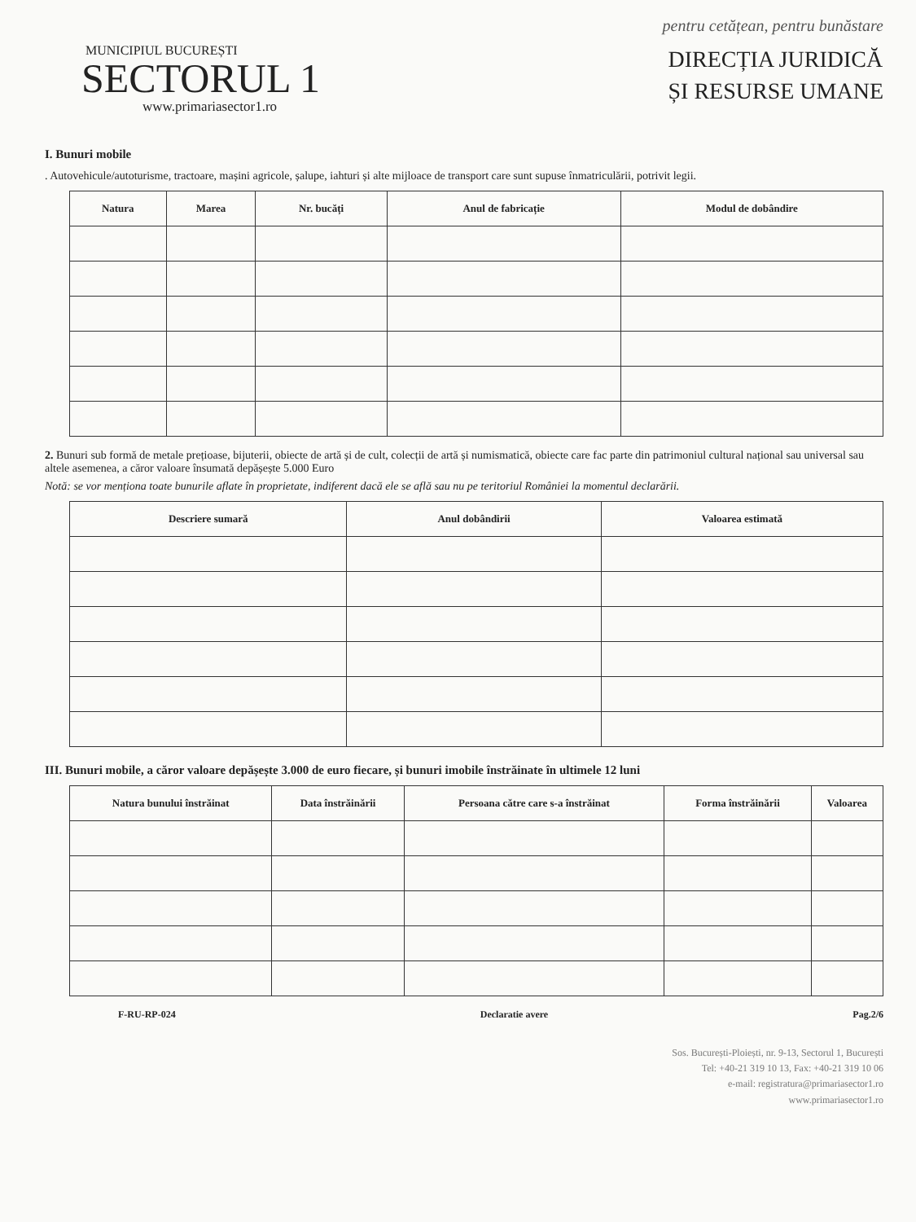pentru cetățean, pentru bunăstare
MUNICIPIUL BUCUREȘTI
SECTORUL 1
www.primariasector1.ro
DIRECȚIA JURIDICĂ
ȘI RESURSE UMANE
I. Bunuri mobile
. Autovehicule/autoturisme, tractoare, mașini agricole, șalupe, iahturi și alte mijloace de transport care sunt supuse înmatriculării, potrivit legii.
| Natura | Marea | Nr. bucăți | Anul de fabricație | Modul de dobândire |
| --- | --- | --- | --- | --- |
2. Bunuri sub formă de metale prețioase, bijuterii, obiecte de artă și de cult, colecții de artă și numismatică, obiecte care fac parte din patrimoniul cultural național sau universal sau altele asemenea, a căror valoare însumată depășește 5.000 Euro
Notă: se vor menționa toate bunurile aflate în proprietate, indiferent dacă ele se află sau nu pe teritoriul României la momentul declarării.
| Descriere sumară | Anul dobândirii | Valoarea estimată |
| --- | --- | --- |
III. Bunuri mobile, a căror valoare depășește 3.000 de euro fiecare, și bunuri imobile înstrăinate în ultimele 12 luni
| Natura bunului înstrăinat | Data înstrăinării | Persoana către care s-a înstrăinat | Forma înstrăinării | Valoarea |
| --- | --- | --- | --- | --- |
F-RU-RP-024 Declaratie avere Pag.2/6
Sos. București-Ploiești, nr. 9-13, Sectorul 1, București
Tel: +40-21 319 10 13, Fax: +40-21 319 10 06
e-mail: registratura@primariasector1.ro
www.primariasector1.ro